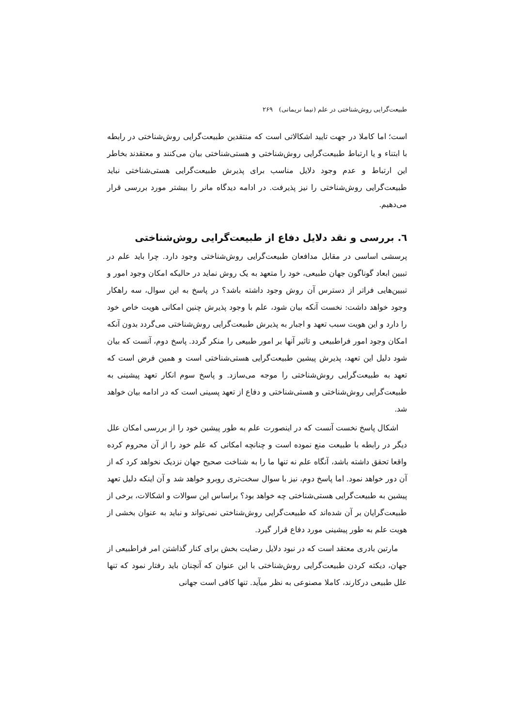طبیعت‌گرایی روش‌شناختی در علم (نیما نریمانی) ۲۶۹
است؛ اما کاملا در جهت تایید اشکالاتی است که منتقدین طبیعت‌گرایی روش‌شناختی در رابطه با ابتناء و یا ارتباط طبیعت‌گرایی روش‌شناختی و هستی‌شناختی بیان می‌کنند و معتقدند بخاطر این ارتباط و عدم وجود دلایل مناسب برای پذیرش طبیعت‌گرایی هستی‌شناختی نباید طبیعت‌گرایی روش‌شناختی را نیز پذیرفت. در ادامه دیدگاه مانر را بیشتر مورد بررسی قرار می‌دهیم.
٦. بررسی و نقد دلایل دفاع از طبیعت‌گرایی روش‌شناختی
پرسشی اساسی در مقابل مدافعان طبیعت‌گرایی روش‌شناختی وجود دارد. چرا باید علم در تبیین ابعاد گوناگون جهان طبیعی، خود را متعهد به یک روش نماید در حالیکه امکان وجود امور و تبیین‌هایی فراتر از دسترس آن روش وجود داشته باشد؟ در پاسخ به این سوال، سه راهکار وجود خواهد داشت: نخست آنکه بیان شود، علم با وجود پذیرش چنین امکانی هویت خاص خود را دارد و این هویت سبب تعهد و اجبار به پذیرش طبیعت‌گرایی روش‌شناختی می‌گردد بدون آنکه امکان وجود امور فراطبیعی و تاثیر آنها بر امور طبیعی را منکر گردد. پاسخ دوم، آنست که بیان شود دلیل این تعهد، پذیرش پیشین طبیعت‌گرایی هستی‌شناختی است و همین فرض است که تعهد به طبیعت‌گرایی روش‌شناختی را موجه می‌سازد. و پاسخ سوم انکار تعهد پیشینی به طبیعت‌گرایی روش‌شناختی و هستی‌شناختی و دفاع از تعهد پسینی است که در ادامه بیان خواهد شد.
اشکال پاسخ نخست آنست که در اینصورت علم به طور پیشین خود را از بررسی امکان علل دیگر در رابطه با طبیعت منع نموده است و چنانچه امکانی که علم خود را از آن محروم کرده واقعا تحقق داشته باشد، آنگاه علم نه تنها ما را به شناخت صحیح جهان نزدیک نخواهد کرد که از آن دور خواهد نمود. اما پاسخ دوم، نیز با سوال سخت‌تری روبرو خواهد شد و آن اینکه دلیل تعهد پیشین به طبیعت‌گرایی هستی‌شناختی چه خواهد بود؟ براساس این سوالات و اشکالات، برخی از طبیعت‌گرایان بر آن شده‌اند که طبیعت‌گرایی روش‌شناختی نمی‌تواند و نباید به عنوان بخشی از هویت علم به طور پیشینی مورد دفاع قرار گیرد.
مارتین بادری معتقد است که در نبود دلایل رضایت بخش برای کنار گذاشتن امر فراطبیعی از جهان، دیکته کردن طبیعت‌گرایی روش‌شناختی با این عنوان که آنچنان باید رفتار نمود که تنها علل طبیعی درکارند، کاملا مصنوعی به نظر میآید. تنها کافی است جهانی